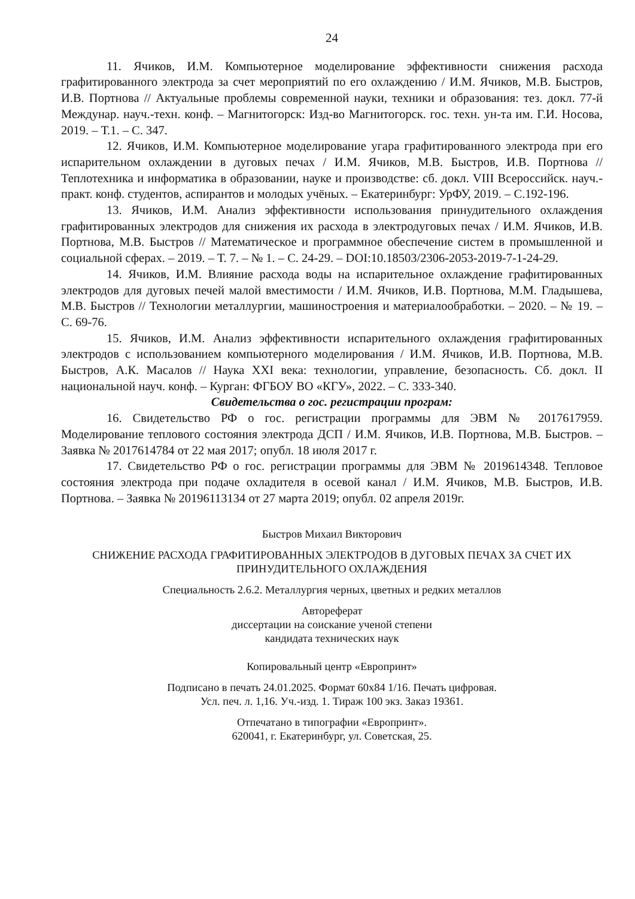24
11. Ячиков, И.М. Компьютерное моделирование эффективности снижения расхода графитированного электрода за счет мероприятий по его охлаждению / И.М. Ячиков, М.В. Быстров, И.В. Портнова // Актуальные проблемы современной науки, техники и образования: тез. докл. 77-й Междунар. науч.-техн. конф. – Магнитогорск: Изд-во Магнитогорск. гос. техн. ун-та им. Г.И. Носова, 2019. – Т.1. – С. 347.
12. Ячиков, И.М. Компьютерное моделирование угара графитированного электрода при его испарительном охлаждении в дуговых печах / И.М. Ячиков, М.В. Быстров, И.В. Портнова // Теплотехника и информатика в образовании, науке и производстве: сб. докл. VIII Всероссийск. науч.-практ. конф. студентов, аспирантов и молодых учёных. – Екатеринбург: УрФУ, 2019. – С.192-196.
13. Ячиков, И.М. Анализ эффективности использования принудительного охлаждения графитированных электродов для снижения их расхода в электродуговых печах / И.М. Ячиков, И.В. Портнова, М.В. Быстров // Математическое и программное обеспечение систем в промышленной и социальной сферах. – 2019. – Т. 7. – № 1. – С. 24-29. – DOI:10.18503/2306-2053-2019-7-1-24-29.
14. Ячиков, И.М. Влияние расхода воды на испарительное охлаждение графитированных электродов для дуговых печей малой вместимости / И.М. Ячиков, И.В. Портнова, М.М. Гладышева, М.В. Быстров // Технологии металлургии, машиностроения и материалообработки. – 2020. – № 19. – С. 69-76.
15. Ячиков, И.М. Анализ эффективности испарительного охлаждения графитированных электродов с использованием компьютерного моделирования / И.М. Ячиков, И.В. Портнова, М.В. Быстров, А.К. Масалов // Наука XXI века: технологии, управление, безопасность. Сб. докл. II национальной науч. конф. – Курган: ФГБОУ ВО «КГУ», 2022. – С. 333-340.
Свидетельства о гос. регистрации програм:
16. Свидетельство РФ о гос. регистрации программы для ЭВМ № 2017617959. Моделирование теплового состояния электрода ДСП / И.М. Ячиков, И.В. Портнова, М.В. Быстров. – Заявка № 2017614784 от 22 мая 2017; опубл. 18 июля 2017 г.
17. Свидетельство РФ о гос. регистрации программы для ЭВМ № 2019614348. Тепловое состояния электрода при подаче охладителя в осевой канал / И.М. Ячиков, М.В. Быстров, И.В. Портнова. – Заявка № 20196113134 от 27 марта 2019; опубл. 02 апреля 2019г.
Быстров Михаил Викторович
СНИЖЕНИЕ РАСХОДА ГРАФИТИРОВАННЫХ ЭЛЕКТРОДОВ В ДУГОВЫХ ПЕЧАХ ЗА СЧЕТ ИХ ПРИНУДИТЕЛЬНОГО ОХЛАЖДЕНИЯ
Специальность 2.6.2. Металлургия черных, цветных и редких металлов
Автореферат
диссертации на соискание ученой степени
кандидата технических наук
Копировальный центр «Европринт»
Подписано в печать 24.01.2025. Формат 60х84 1/16. Печать цифровая.
Усл. печ. л. 1,16. Уч.-изд. 1. Тираж 100 экз. Заказ 19361.
Отпечатано в типографии «Европринт».
620041, г. Екатеринбург, ул. Советская, 25.